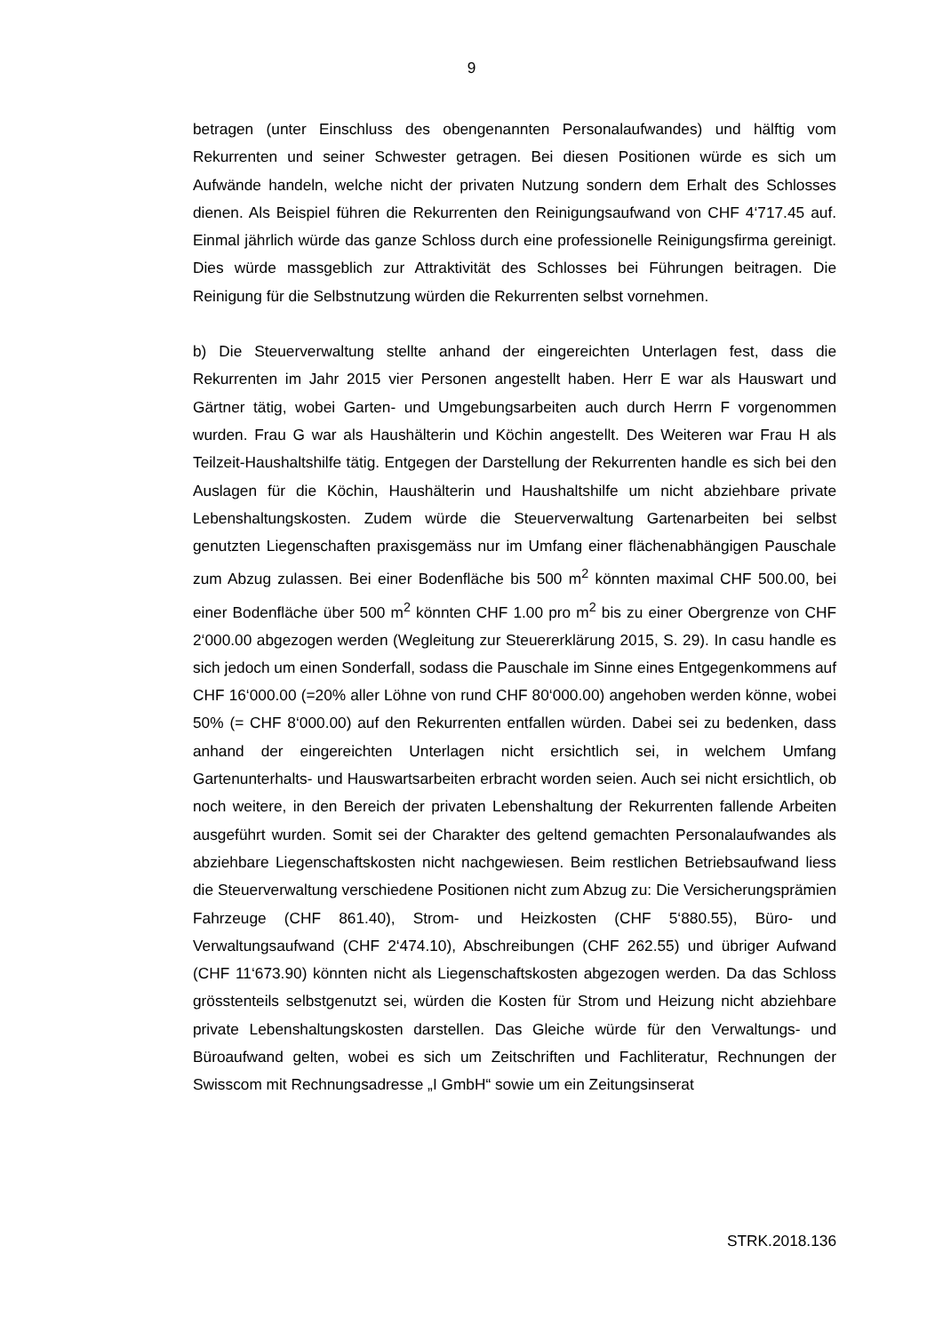9
betragen (unter Einschluss des obengenannten Personalaufwandes) und hälftig vom Rekurrenten und seiner Schwester getragen. Bei diesen Positionen würde es sich um Aufwände handeln, welche nicht der privaten Nutzung sondern dem Erhalt des Schlosses dienen. Als Beispiel führen die Rekurrenten den Reinigungsaufwand von CHF 4‘717.45 auf. Einmal jährlich würde das ganze Schloss durch eine professionelle Reinigungsfirma gereinigt. Dies würde massgeblich zur Attraktivität des Schlosses bei Führungen beitragen. Die Reinigung für die Selbstnutzung würden die Rekurrenten selbst vornehmen.
b) Die Steuerverwaltung stellte anhand der eingereichten Unterlagen fest, dass die Rekurrenten im Jahr 2015 vier Personen angestellt haben. Herr E war als Hauswart und Gärtner tätig, wobei Garten- und Umgebungsarbeiten auch durch Herrn F vorgenommen wurden. Frau G war als Haushälterin und Köchin angestellt. Des Weiteren war Frau H als Teilzeit-Haushaltshilfe tätig. Entgegen der Darstellung der Rekurrenten handle es sich bei den Auslagen für die Köchin, Haushälterin und Haushaltshilfe um nicht abziehbare private Lebenshaltungskosten. Zudem würde die Steuerverwaltung Gartenarbeiten bei selbst genutzten Liegenschaften praxisgemäss nur im Umfang einer flächenabhängigen Pauschale zum Abzug zulassen. Bei einer Bodenfläche bis 500 m<sup>2</sup> könnten maximal CHF 500.00, bei einer Bodenfläche über 500 m<sup>2</sup> könnten CHF 1.00 pro m<sup>2</sup> bis zu einer Obergrenze von CHF 2‘000.00 abgezogen werden (Wegleitung zur Steuererklärung 2015, S. 29). In casu handle es sich jedoch um einen Sonderfall, sodass die Pauschale im Sinne eines Entgegenkommens auf CHF 16‘000.00 (=20% aller Löhne von rund CHF 80‘000.00) angehoben werden könne, wobei 50% (= CHF 8‘000.00) auf den Rekurrenten entfallen würden. Dabei sei zu bedenken, dass anhand der eingereichten Unterlagen nicht ersichtlich sei, in welchem Umfang Gartenunterhalts- und Hauswartsarbeiten erbracht worden seien. Auch sei nicht ersichtlich, ob noch weitere, in den Bereich der privaten Lebenshaltung der Rekurrenten fallende Arbeiten ausgeführt wurden. Somit sei der Charakter des geltend gemachten Personalaufwandes als abziehbare Liegenschaftskosten nicht nachgewiesen. Beim restlichen Betriebsaufwand liess die Steuerverwaltung verschiedene Positionen nicht zum Abzug zu: Die Versicherungsprämien Fahrzeuge (CHF 861.40), Strom- und Heizkosten (CHF 5‘880.55), Büro- und Verwaltungsaufwand (CHF 2‘474.10), Abschreibungen (CHF 262.55) und übriger Aufwand (CHF 11‘673.90) könnten nicht als Liegenschaftskosten abgezogen werden. Da das Schloss grösstenteils selbstgenutzt sei, würden die Kosten für Strom und Heizung nicht abziehbare private Lebenshaltungskosten darstellen. Das Gleiche würde für den Verwaltungs- und Büroaufwand gelten, wobei es sich um Zeitschriften und Fachliteratur, Rechnungen der Swisscom mit Rechnungsadresse „I GmbH“ sowie um ein Zeitungsinserat
STRK.2018.136